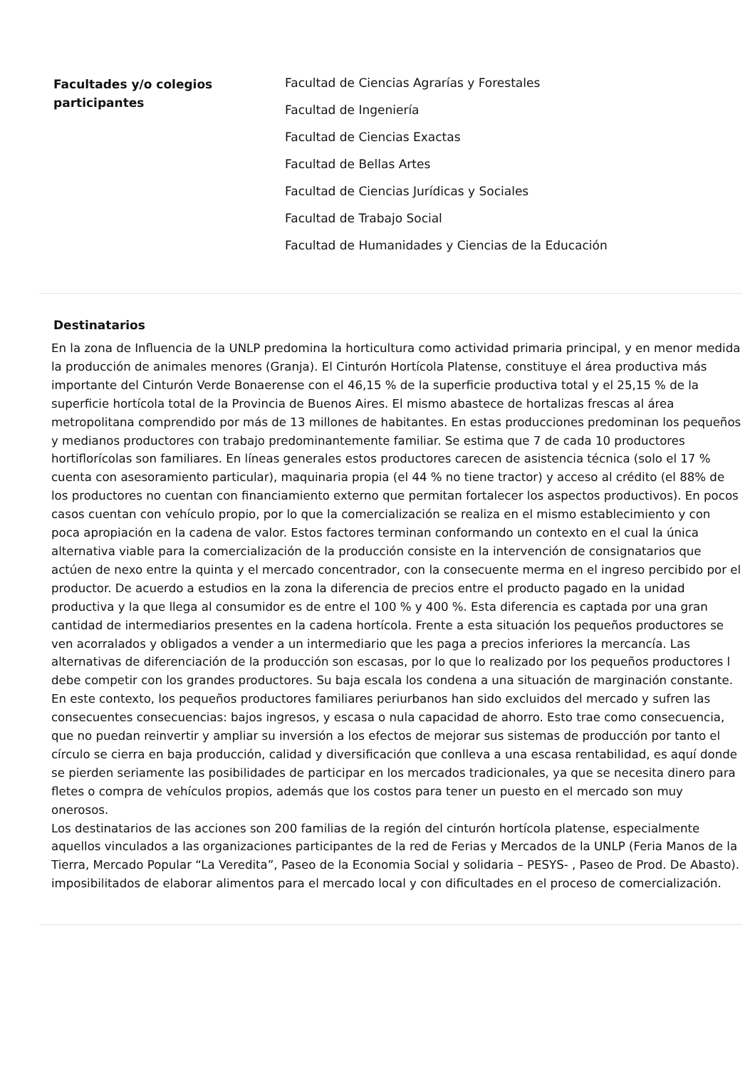Facultades y/o colegios participantes
Facultad de Ciencias Agrarías y Forestales
Facultad de Ingeniería
Facultad de Ciencias Exactas
Facultad de Bellas Artes
Facultad de Ciencias Jurídicas y Sociales
Facultad de Trabajo Social
Facultad de Humanidades y Ciencias de la Educación
Destinatarios
En la zona de Influencia de la UNLP predomina la horticultura como actividad primaria principal, y en menor medida la producción de animales menores (Granja). El Cinturón Hortícola Platense, constituye el área productiva más importante del Cinturón Verde Bonaerense con el 46,15 % de la superficie productiva total y el 25,15 % de la superficie hortícola total de la Provincia de Buenos Aires. El mismo abastece de hortalizas frescas al área metropolitana comprendido por más de 13 millones de habitantes. En estas producciones predominan los pequeños y medianos productores con trabajo predominantemente familiar. Se estima que 7 de cada 10 productores hortiflorícolas son familiares. En líneas generales estos productores carecen de asistencia técnica (solo el 17 % cuenta con asesoramiento particular), maquinaria propia (el 44 % no tiene tractor) y acceso al crédito (el 88% de los productores no cuentan con financiamiento externo que permitan fortalecer los aspectos productivos). En pocos casos cuentan con vehículo propio, por lo que la comercialización se realiza en el mismo establecimiento y con poca apropiación en la cadena de valor. Estos factores terminan conformando un contexto en el cual la única alternativa viable para la comercialización de la producción consiste en la intervención de consignatarios que actúen de nexo entre la quinta y el mercado concentrador, con la consecuente merma en el ingreso percibido por el productor. De acuerdo a estudios en la zona la diferencia de precios entre el producto pagado en la unidad productiva y la que llega al consumidor es de entre el 100 % y 400 %. Esta diferencia es captada por una gran cantidad de intermediarios presentes en la cadena hortícola. Frente a esta situación los pequeños productores se ven acorralados y obligados a vender a un intermediario que les paga a precios inferiores la mercancía. Las alternativas de diferenciación de la producción son escasas, por lo que lo realizado por los pequeños productores l debe competir con los grandes productores. Su baja escala los condena a una situación de marginación constante.
En este contexto, los pequeños productores familiares periurbanos han sido excluidos del mercado y sufren las consecuentes consecuencias: bajos ingresos, y escasa o nula capacidad de ahorro. Esto trae como consecuencia, que no puedan reinvertir y ampliar su inversión a los efectos de mejorar sus sistemas de producción por tanto el círculo se cierra en baja producción, calidad y diversificación que conlleva a una escasa rentabilidad, es aquí donde se pierden seriamente las posibilidades de participar en los mercados tradicionales, ya que se necesita dinero para fletes o compra de vehículos propios, además que los costos para tener un puesto en el mercado son muy onerosos.
Los destinatarios de las acciones son 200 familias de la región del cinturón hortícola platense, especialmente aquellos vinculados a las organizaciones participantes de la red de Ferias y Mercados de la UNLP (Feria Manos de la Tierra, Mercado Popular “La Veredita”, Paseo de la Economia Social y solidaria – PESYS- , Paseo de Prod. De Abasto). imposibilitados de elaborar alimentos para el mercado local y con dificultades en el proceso de comercialización.